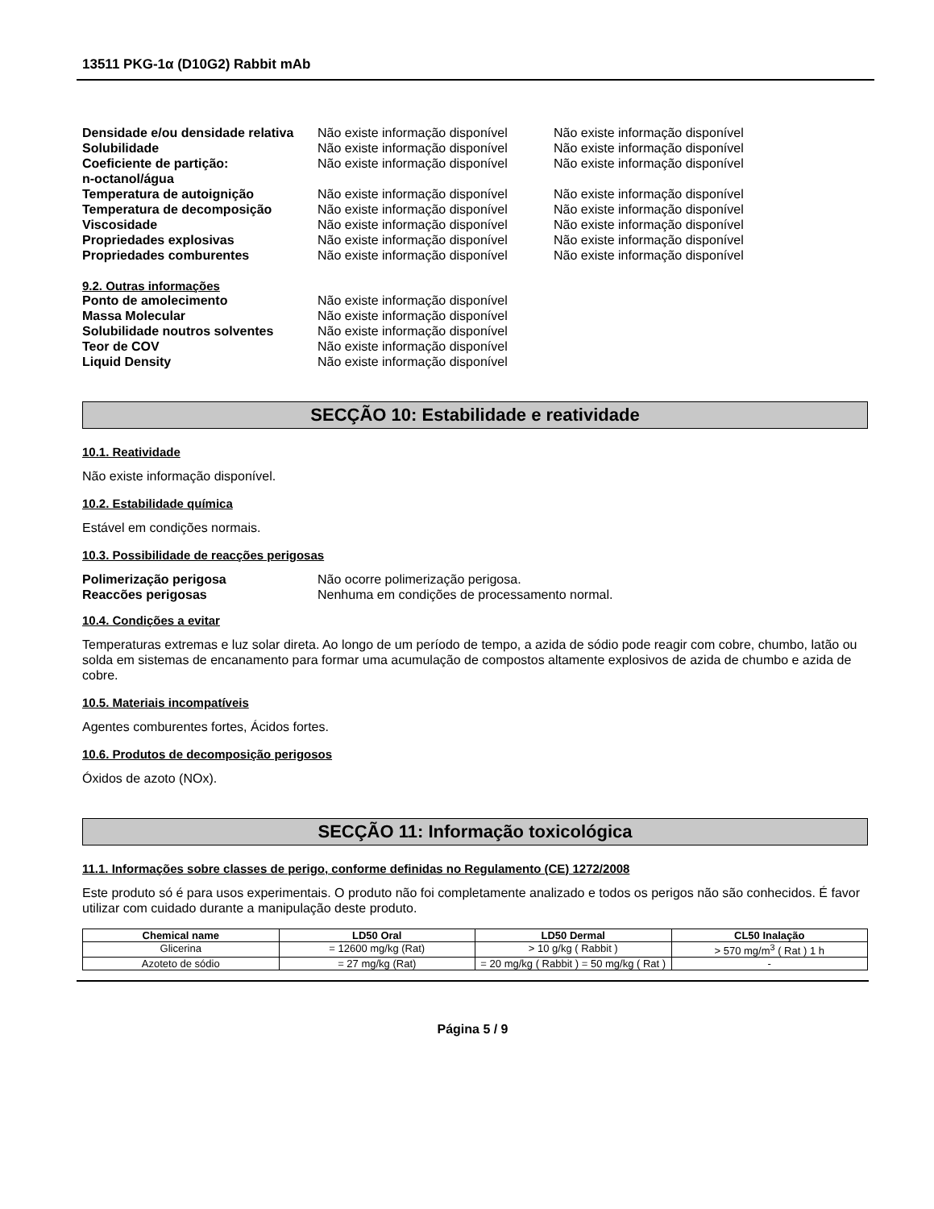13511 PKG-1α (D10G2) Rabbit mAb
| Densidade e/ou densidade relativa | Não existe informação disponível | Não existe informação disponível |
| Solubilidade | Não existe informação disponível | Não existe informação disponível |
| Coeficiente de partição: n-octanol/água | Não existe informação disponível | Não existe informação disponível |
| Temperatura de autoignição | Não existe informação disponível | Não existe informação disponível |
| Temperatura de decomposição | Não existe informação disponível | Não existe informação disponível |
| Viscosidade | Não existe informação disponível | Não existe informação disponível |
| Propriedades explosivas | Não existe informação disponível | Não existe informação disponível |
| Propriedades comburentes | Não existe informação disponível | Não existe informação disponível |
9.2. Outras informações
| Ponto de amolecimento | Não existe informação disponível |
| Massa Molecular | Não existe informação disponível |
| Solubilidade noutros solventes | Não existe informação disponível |
| Teor de COV | Não existe informação disponível |
| Liquid Density | Não existe informação disponível |
SECÇÃO 10: Estabilidade e reatividade
10.1. Reatividade
Não existe informação disponível.
10.2. Estabilidade química
Estável em condições normais.
10.3. Possibilidade de reacções perigosas
| Polimerização perigosa | Não ocorre polimerização perigosa. |
| Reaccões perigosas | Nenhuma em condições de processamento normal. |
10.4. Condições a evitar
Temperaturas extremas e luz solar direta. Ao longo de um período de tempo, a azida de sódio pode reagir com cobre, chumbo, latão ou solda em sistemas de encanamento para formar uma acumulação de compostos altamente explosivos de azida de chumbo e azida de cobre.
10.5. Materiais incompatíveis
Agentes comburentes fortes, Ácidos fortes.
10.6. Produtos de decomposição perigosos
Óxidos de azoto (NOx).
SECÇÃO 11: Informação toxicológica
11.1. Informações sobre classes de perigo, conforme definidas no Regulamento (CE) 1272/2008
Este produto só é para usos experimentais. O produto não foi completamente analizado e todos os perigos não são conhecidos. É favor utilizar com cuidado durante a manipulação deste produto.
| Chemical name | LD50 Oral | LD50 Dermal | CL50 Inalação |
| --- | --- | --- | --- |
| Glicerina | = 12600 mg/kg (Rat) | > 10 g/kg ( Rabbit ) | > 570 mg/m<sup>3</sup> ( Rat ) 1 h |
| Azoteto de sódio | = 27 mg/kg (Rat) | = 20 mg/kg ( Rabbit ) = 50 mg/kg ( Rat ) | - |
Página 5 / 9